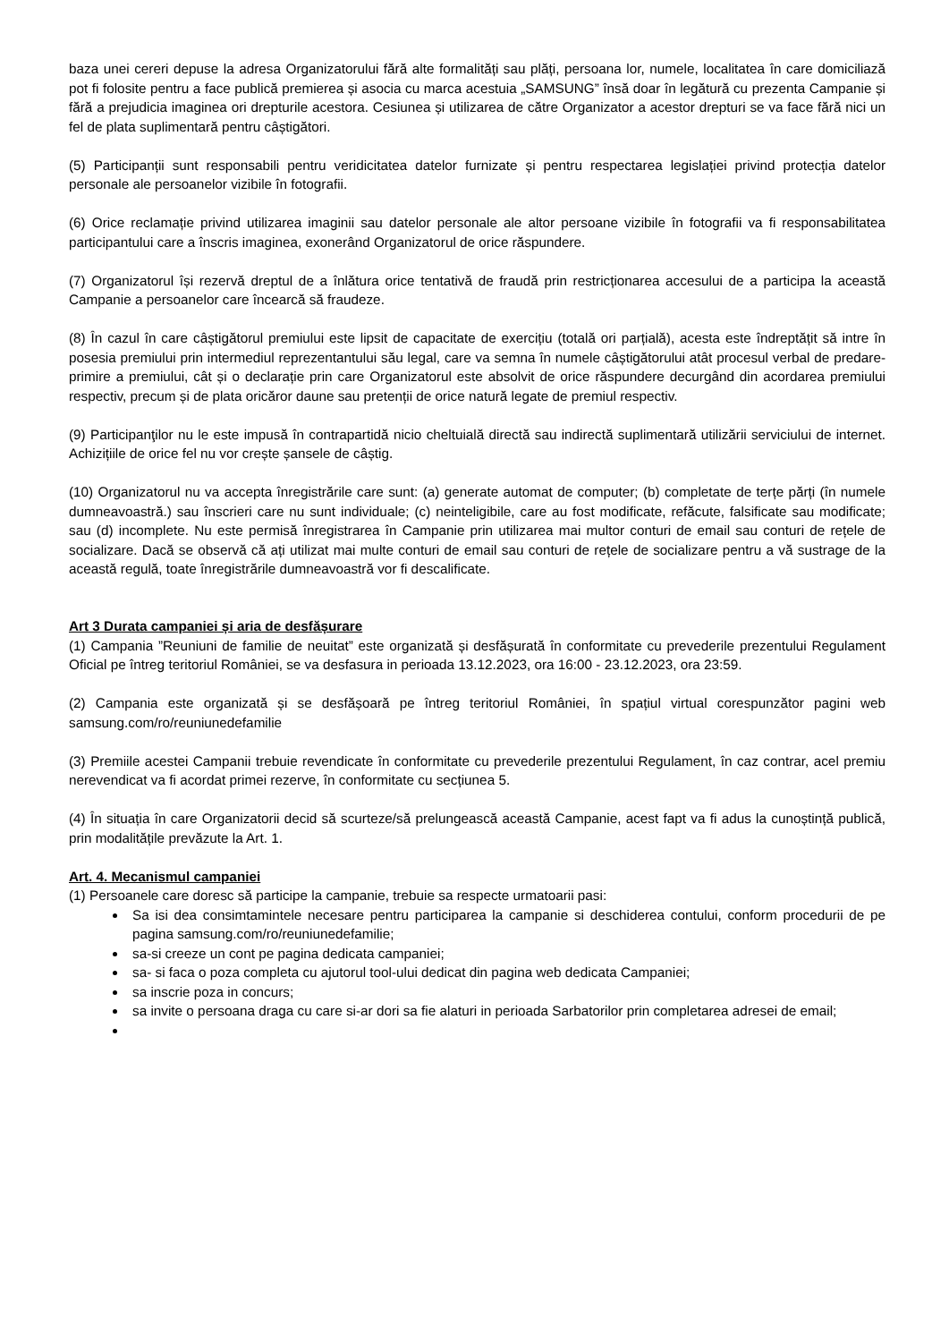baza unei cereri depuse la adresa Organizatorului fără alte formalități sau plăți, persoana lor, numele, localitatea în care domiciliază pot fi folosite pentru a face publică premierea și asocia cu marca acestuia „SAMSUNG” însă doar în legătură cu prezenta Campanie și fără a prejudicia imaginea ori drepturile acestora. Cesiunea și utilizarea de către Organizator a acestor drepturi se va face fără nici un fel de plata suplimentară pentru câștigători.
(5) Participanții sunt responsabili pentru veridicitatea datelor furnizate și pentru respectarea legislației privind protecția datelor personale ale persoanelor vizibile în fotografii.
(6) Orice reclamație privind utilizarea imaginii sau datelor personale ale altor persoane vizibile în fotografii va fi responsabilitatea participantului care a înscris imaginea, exonerând Organizatorul de orice răspundere.
(7) Organizatorul își rezervă dreptul de a înlătura orice tentativă de fraudă prin restricționarea accesului de a participa la această Campanie a persoanelor care încearcă să fraudeze.
(8) În cazul în care câștigătorul premiului este lipsit de capacitate de exercițiu (totală ori parțială), acesta este îndreptățit să intre în posesia premiului prin intermediul reprezentantului său legal, care va semna în numele câștigătorului atât procesul verbal de predare-primire a premiului, cât și o declarație prin care Organizatorul este absolvit de orice răspundere decurgând din acordarea premiului respectiv, precum și de plata oricăror daune sau pretenții de orice natură legate de premiul respectiv.
(9) Participanţilor nu le este impusă în contrapartidă nicio cheltuială directă sau indirectă suplimentară utilizării serviciului de internet. Achizițiile de orice fel nu vor crește șansele de câștig.
(10) Organizatorul nu va accepta înregistrările care sunt: (a) generate automat de computer; (b) completate de terțe părți (în numele dumneavoastră.) sau înscrieri care nu sunt individuale; (c) neinteligibile, care au fost modificate, refăcute, falsificate sau modificate; sau (d) incomplete. Nu este permisă înregistrarea în Campanie prin utilizarea mai multor conturi de email sau conturi de rețele de socializare. Dacă se observă că ați utilizat mai multe conturi de email sau conturi de rețele de socializare pentru a vă sustrage de la această regulă, toate înregistrările dumneavoastră vor fi descalificate.
Art 3 Durata campaniei și aria de desfășurare
(1) Campania ”Reuniuni de familie de neuitat” este organizată și desfășurată în conformitate cu prevederile prezentului Regulament Oficial pe întreg teritoriul României, se va desfasura in perioada 13.12.2023, ora 16:00 - 23.12.2023, ora 23:59.
(2) Campania este organizată și se desfășoară pe întreg teritoriul României, în spațiul virtual corespunzător pagini web samsung.com/ro/reuniunedefamilie
(3) Premiile acestei Campanii trebuie revendicate în conformitate cu prevederile prezentului Regulament, în caz contrar, acel premiu nerevendicat va fi acordat primei rezerve, în conformitate cu secțiunea 5.
(4) În situația în care Organizatorii decid să scurteze/să prelungească această Campanie, acest fapt va fi adus la cunoștință publică, prin modalitățile prevăzute la Art. 1.
Art. 4. Mecanismul campaniei
(1) Persoanele care doresc să participe la campanie, trebuie sa respecte urmatoarii pasi:
Sa isi dea consimtamintele necesare pentru participarea la campanie si deschiderea contului, conform procedurii de pe pagina samsung.com/ro/reuniunedefamilie;
sa-si creeze un cont pe pagina dedicata campaniei;
sa- si faca o poza completa cu ajutorul tool-ului dedicat din pagina web dedicata Campaniei;
sa inscrie poza in concurs;
sa invite o persoana draga cu care si-ar dori sa fie alaturi in perioada Sarbatorilor prin completarea adresei de email;